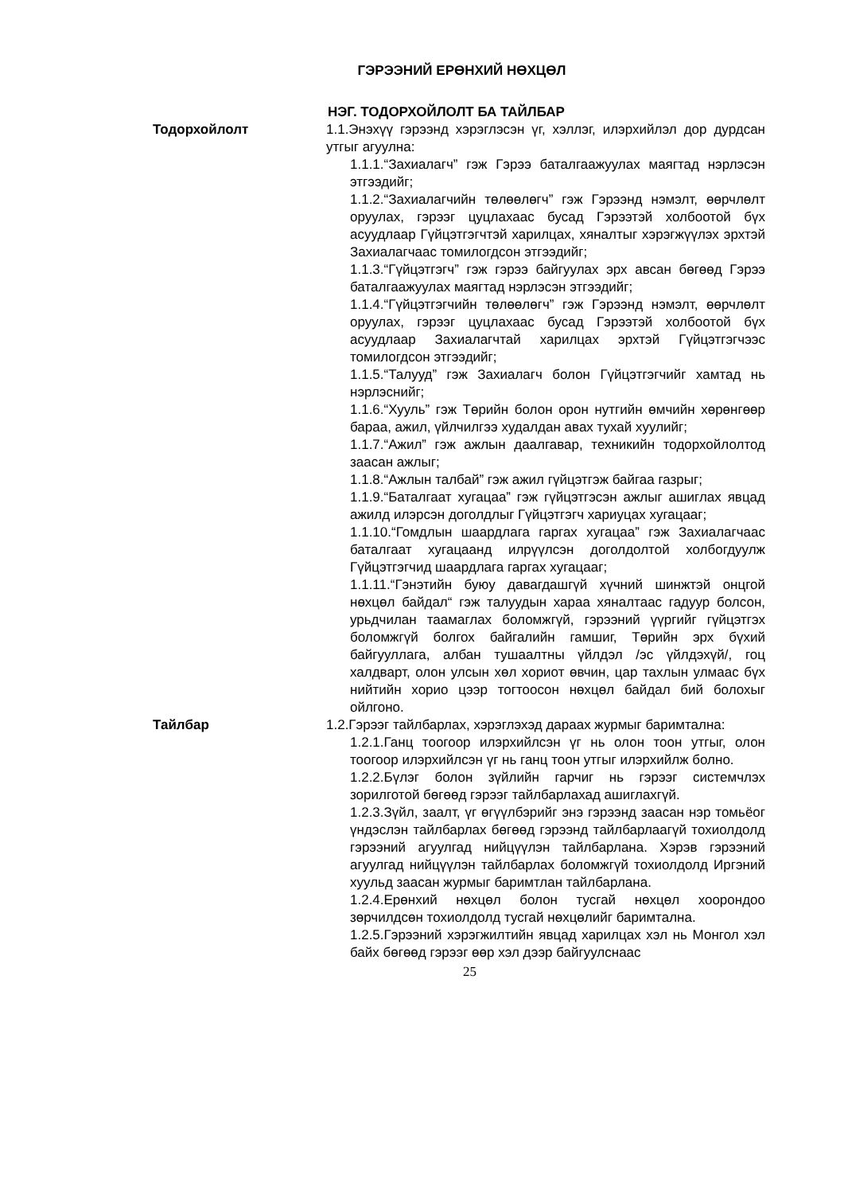ГЭРЭЭНИЙ ЕРӨНХИЙ НӨХЦӨЛ
НЭГ. ТОДОРХОЙЛОЛТ БА ТАЙЛБАР
Тодорхойлолт 1.1.Энэхүү гэрээнд хэрэглэсэн үг, хэллэг, илэрхийлэл дор дурдсан утгыг агуулна:
1.1.1.“Захиалагч” гэж Гэрээ баталгаажуулах маягтад нэрлэсэн этгээдийг;
1.1.2.“Захиалагчийн төлөөлөгч” гэж Гэрээнд нэмэлт, өөрчлөлт оруулах, гэрээг цуцлахаас бусад Гэрээтэй холбоотой бүх асуудлаар Гүйцэтгэгчтэй харилцах, хяналтыг хэрэгжүүлэх эрхтэй Захиалагчаас томилогдсон этгээдийг;
1.1.3.“Гүйцэтгэгч” гэж гэрээ байгуулах эрх авсан бөгөөд Гэрээ баталгаажуулах маягтад нэрлэсэн этгээдийг;
1.1.4.“Гүйцэтгэгчийн төлөөлөгч” гэж Гэрээнд нэмэлт, өөрчлөлт оруулах, гэрээг цуцлахаас бусад Гэрээтэй холбоотой бүх асуудлаар Захиалагчтай харилцах эрхтэй Гүйцэтгэгчээс томилогдсон этгээдийг;
1.1.5.“Талууд” гэж Захиалагч болон Гүйцэтгэгчийг хамтад нь нэрлэснийг;
1.1.6.“Хууль” гэж Төрийн болон орон нутгийн өмчийн хөрөнгөөр бараа, ажил, үйлчилгээ худалдан авах тухай хуулийг;
1.1.7.“Ажил” гэж ажлын даалгавар, техникийн тодорхойлолтод заасан ажлыг;
1.1.8.“Ажлын талбай” гэж ажил гүйцэтгэж байгаа газрыг;
1.1.9.“Баталгаат хугацаа” гэж гүйцэтгэсэн ажлыг ашиглах явцад ажилд илэрсэн доголдлыг Гүйцэтгэгч хариуцах хугацааг;
1.1.10.“Гомдлын шаардлага гаргах хугацаа” гэж Захиалагчаас баталгаат хугацаанд илрүүлсэн доголдолтой холбогдуулж Гүйцэтгэгчид шаардлага гаргах хугацааг;
1.1.11.“Гэнэтийн буюу давагдашгүй хүчний шинжтэй онцгой нөхцөл байдал“ гэж талуудын хараа хяналтаас гадуур болсон, урьдчилан таамаглах боломжгүй, гэрээний үүргийг гүйцэтгэх боломжгүй болгох байгалийн гамшиг, Төрийн эрх бүхий байгууллага, албан тушаалтны үйлдэл /эс үйлдэхүй/, гоц халдварт, олон улсын хөл хориот өвчин, цар тахлын улмаас бүх нийтийн хорио цээр тогтоосон нөхцөл байдал бий болохыг ойлгоно.
Тайлбар 1.2.Гэрээг тайлбарлах, хэрэглэхэд дараах журмыг баримтална:
1.2.1.Ганц тоогоор илэрхийлсэн үг нь олон тоон утгыг, олон тоогоор илэрхийлсэн үг нь ганц тоон утгыг илэрхийлж болно.
1.2.2.Бүлэг болон зүйлийн гарчиг нь гэрээг системчлэх зорилготой бөгөөд гэрээг тайлбарлахад ашиглахгүй.
1.2.3.Зүйл, заалт, үг өгүүлбэрийг энэ гэрээнд заасан нэр томьёог үндэслэн тайлбарлах бөгөөд гэрээнд тайлбарлаагүй тохиолдолд гэрээний агуулгад нийцүүлэн тайлбарлана. Хэрэв гэрээний агуулгад нийцүүлэн тайлбарлах боломжгүй тохиолдолд Иргэний хуульд заасан журмыг баримтлан тайлбарлана.
1.2.4.Ерөнхий нөхцөл болон тусгай нөхцөл хоорондоо зөрчилдсөн тохиолдолд тусгай нөхцөлийг баримтална.
1.2.5.Гэрээний хэрэгжилтийн явцад харилцах хэл нь Монгол хэл байх бөгөөд гэрээг өөр хэл дээр байгуулснаас
25